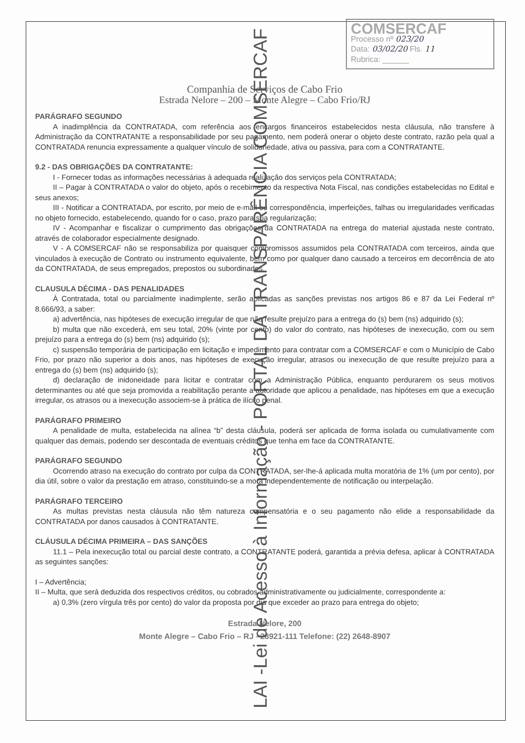COMSERCAF
Processo nº 023/20
Data: 03/02/20 Fls. 11
Rubrica: ______
Companhia de Serviços de Cabo Frio
Estrada Nelore – 200 – Monte Alegre – Cabo Frio/RJ
PARÁGRAFO SEGUNDO
A inadimplência da CONTRATADA, com referência aos encargos financeiros estabelecidos nesta cláusula, não transfere à Administração da CONTRATANTE a responsabilidade por seu pagamento, nem poderá onerar o objeto deste contrato, razão pela qual a CONTRATADA renuncia expressamente a qualquer vínculo de solidariedade, ativa ou passiva, para com a CONTRATANTE.
9.2 - DAS OBRIGAÇÕES DA CONTRATANTE:
I - Fornecer todas as informações necessárias à adequada realização dos serviços pela CONTRATADA;
II – Pagar à CONTRATADA o valor do objeto, após o recebimento da respectiva Nota Fiscal, nas condições estabelecidas no Edital e seus anexos;
III - Notificar a CONTRATADA, por escrito, por meio de e-mail ou correspondência, imperfeições, falhas ou irregularidades verificadas no objeto fornecido, estabelecendo, quando for o caso, prazo para sua regularização;
IV - Acompanhar e fiscalizar o cumprimento das obrigações da CONTRATADA na entrega do material ajustada neste contrato, através de colaborador especialmente designado.
V - A COMSERCAF não se responsabiliza por quaisquer compromissos assumidos pela CONTRATADA com terceiros, ainda que vinculados à execução de Contrato ou instrumento equivalente, bem como por qualquer dano causado a terceiros em decorrência de ato da CONTRATADA, de seus empregados, prepostos ou subordinados.
CLAUSULA DÉCIMA - DAS PENALIDADES
À Contratada, total ou parcialmente inadimplente, serão aplicadas as sanções previstas nos artigos 86 e 87 da Lei Federal nº 8.666/93, a saber:
a) advertência, nas hipóteses de execução irregular de que não resulte prejuízo para a entrega do (s) bem (ns) adquirido (s);
b) multa que não excederá, em seu total, 20% (vinte por cento) do valor do contrato, nas hipóteses de inexecução, com ou sem prejuízo para a entrega do (s) bem (ns) adquirido (s);
c) suspensão temporária de participação em licitação e impedimento para contratar com a COMSERCAF e com o Município de Cabo Frio, por prazo não superior a dois anos, nas hipóteses de execução irregular, atrasos ou inexecução de que resulte prejuízo para a entrega do (s) bem (ns) adquirido (s);
d) declaração de inidoneidade para licitar e contratar com a Administração Pública, enquanto perdurarem os seus motivos determinantes ou até que seja promovida a reabilitação perante a autoridade que aplicou a penalidade, nas hipóteses em que a execução irregular, os atrasos ou a inexecução associem-se à prática de ilícito penal.
PARÁGRAFO PRIMEIRO
A penalidade de multa, estabelecida na alínea “b” desta cláusula, poderá ser aplicada de forma isolada ou cumulativamente com qualquer das demais, podendo ser descontada de eventuais créditos que tenha em face da CONTRATANTE.
PARÁGRAFO SEGUNDO
Ocorrendo atraso na execução do contrato por culpa da CONTRATADA, ser-lhe-á aplicada multa moratória de 1% (um por cento), por dia útil, sobre o valor da prestação em atraso, constituindo-se a mora independentemente de notificação ou interpelação.
PARÁGRAFO TERCEIRO
As multas previstas nesta cláusula não têm natureza compensatória e o seu pagamento não elide a responsabilidade da CONTRATADA por danos causados à CONTRATANTE.
CLÁUSULA DÉCIMA PRIMEIRA – DAS SANÇÕES
11.1 – Pela inexecução total ou parcial deste contrato, a CONTRATANTE poderá, garantida a prévia defesa, aplicar à CONTRATADA as seguintes sanções:
I – Advertência;
II – Multa, que será deduzida dos respectivos créditos, ou cobrados administrativamente ou judicialmente, correspondente a:
a) 0,3% (zero vírgula três por cento) do valor da proposta por dia que exceder ao prazo para entrega do objeto;
Estrada Nelore, 200
Monte Alegre – Cabo Frio – RJ –28921-111 Telefone: (22) 2648-8907
LAI -Lei de Acesso à Informação - PORTAL DA TRANSPARÊNCIA COMSERCAF